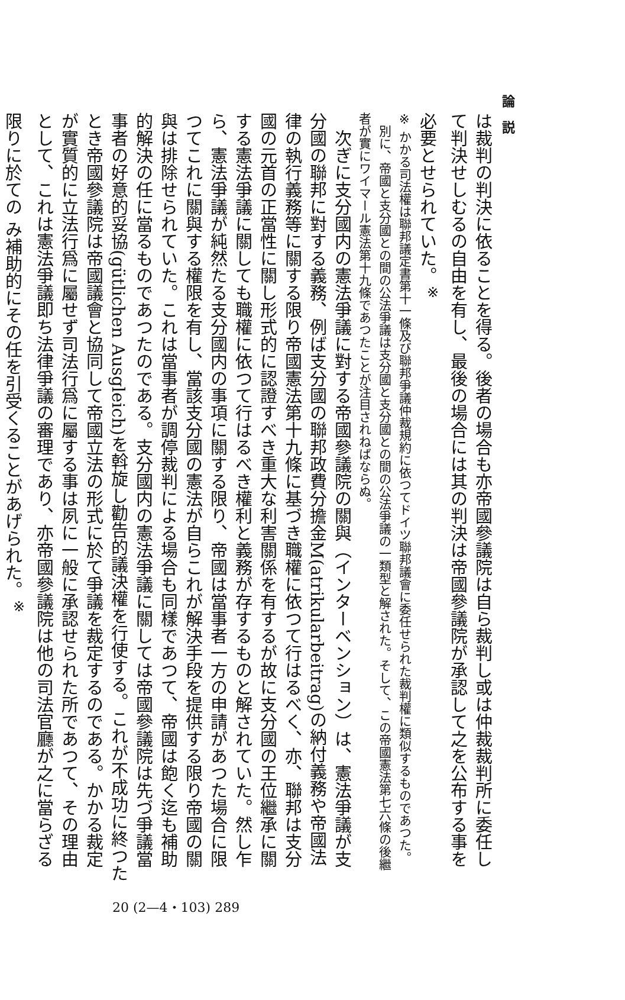論　説
は裁判の判決に依ることを得る。後者の場合も亦帝國參議院は自ら裁判し或は仲裁裁判所に委任して判決せしむるの自由を有し、最後の場合には其の判決は帝國參議院が承認して之を公布する事を必要とせられていた。<sup>※</sup>
※ かかる司法權は聯邦議定書第十一條及び聯邦爭議仲裁規約に依つてドイツ聯邦議會に委任せられた裁判權に類似するものであつた。
　別に、帝國と支分國との間の公法爭議は支分國と支分國との間の公法爭議の一類型と解された。そして、この帝國憲法第七六條の後繼者が實にワイマール憲法第十九條であつたことが注目されねばならぬ。
　次ぎに支分國内の憲法爭議に對する帝國參議院の關與（インターベンション）は、憲法爭議が支分國の聯邦に對する義務、例ば支分國の聯邦政費分擔金M(atrikularbeitrag)の納付義務や帝國法律の執行義務等に關する限り帝國憲法第十九條に基づき職權に依つて行はるべく、亦、聯邦は支分國の元首の正當性に關し形式的に認證すべき重大な利害關係を有するが故に支分國の王位繼承に關する憲法爭議に關しても職權に依つて行はるべき權利と義務が存するものと解されていた。然し乍ら、憲法爭議が純然たる支分國内の事項に關する限り、帝國は當事者一方の申請があつた場合に限つてこれに關與する權限を有し、當該支分國の憲法が自らこれが解決手段を提供する限り帝國の關與は排除せられていた。これは當事者が調停裁判による場合も同樣であつて、帝國は飽く迄も補助的解決の任に當るものであつたのである。支分國内の憲法爭議に關しては帝國參議院は先づ爭議當事者の好意的妥協(gütlichen Ausgleich)を斡旋し勸告的議決權を行使する。これが不成功に終つたとき帝國參議院は帝國議會と協同して帝國立法の形式に於て爭議を裁定するのである。かかる裁定が實質的に立法行爲に屬せず司法行爲に屬する事は夙に一般に承認せられた所であつて、その理由として、これは憲法爭議即ち法律爭議の審理であり、亦帝國參議院は他の司法官廳が之に當らざる限りに於ての み補助的にその任を引受くることがあげられた。<sup>※</sup>
20 (2—4・103) 289